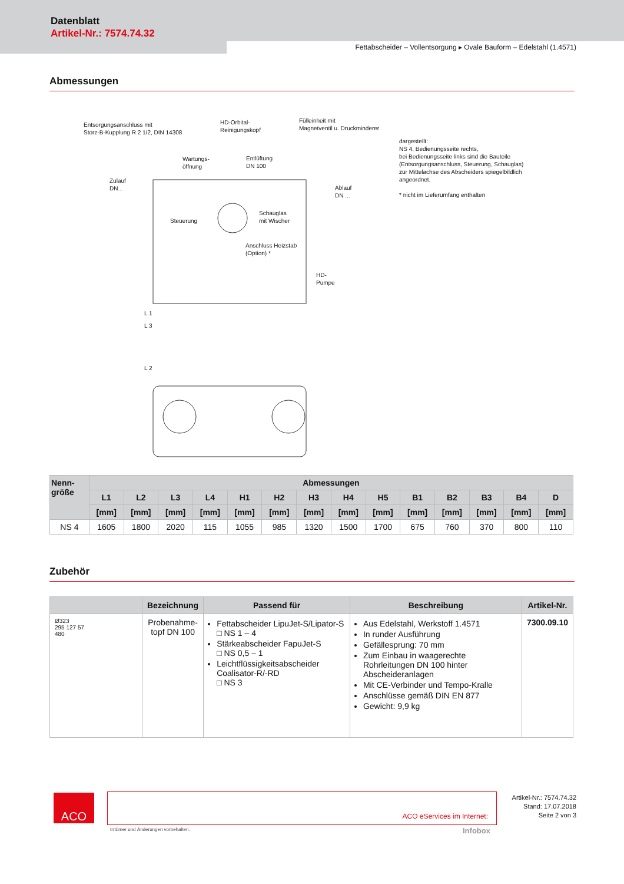Datenblatt
Artikel-Nr.: 7574.74.32
Fettabscheider – Vollentsorgung ▸ Ovale Bauform – Edelstahl (1.4571)
Abmessungen
Entsorgungsanschluss mit
Storz-B-Kupplung R 2 1/2, DIN 14308
HD-Orbital-
Reinigungskopf
Fülleinheit mit
Magnetventil u. Druckminderer
Wartungs-
öffnung
Entlüftung
DN 100
Zulauf
DN...
Ablauf
DN ...
Steuerung
Schauglas
mit Wischer
Anschluss Heizstab
(Option) *
HD-
Pumpe
L 1
L 3
L 2
dargestellt:
NS 4, Bedienungsseite rechts,
bei Bedienungsseite links sind die Bauteile
(Entsorgungsanschluss, Steuerung, Schauglas)
zur Mittelachse des Abscheiders spiegelbildlich
angeordnet.
* nicht im Lieferumfang enthalten
| Nenn- größe | Abmessungen | | | | | | | | | | | | | |
| --- | --- | --- | --- | --- | --- | --- | --- | --- | --- | --- | --- | --- | --- | --- |
| | L1 | L2 | L3 | L4 | H1 | H2 | H3 | H4 | H5 | B1 | B2 | B3 | B4 | D |
| | [mm] | [mm] | [mm] | [mm] | [mm] | [mm] | [mm] | [mm] | [mm] | [mm] | [mm] | [mm] | [mm] | [mm] |
| NS 4 | 1605 | 1800 | 2020 | 115 | 1055 | 985 | 1320 | 1500 | 1700 | 675 | 760 | 370 | 800 | 110 |
Zubehör
| | Bezeichnung | Passend für | Beschreibung | Artikel-Nr. |
| --- | --- | --- | --- | --- |
| Ø323 295 127 57 480 | Probenahme- topf DN 100 | Fettabscheider LipuJet-S/Lipator-S □ NS 1 – 4 Stärkeabscheider FapuJet-S □ NS 0,5 – 1 Leichtflüssigkeitsabscheider Coalisator-R/-RD □ NS 3 | Aus Edelstahl, Werkstoff 1.4571 In runder Ausführung Gefällesprung: 70 mm Zum Einbau in waagerechte Rohrleitungen DN 100 hinter Abscheideranlagen Mit CE-Verbinder und Tempo-Kralle Anschlüsse gemäß DIN EN 877 Gewicht: 9,9 kg | 7300.09.10 |
ACO ACO eServices im Internet:
Irrtümer und Änderungen vorbehalten.
Infobox
Artikel-Nr.: 7574.74.32
Stand: 17.07.2018
Seite 2 von 3